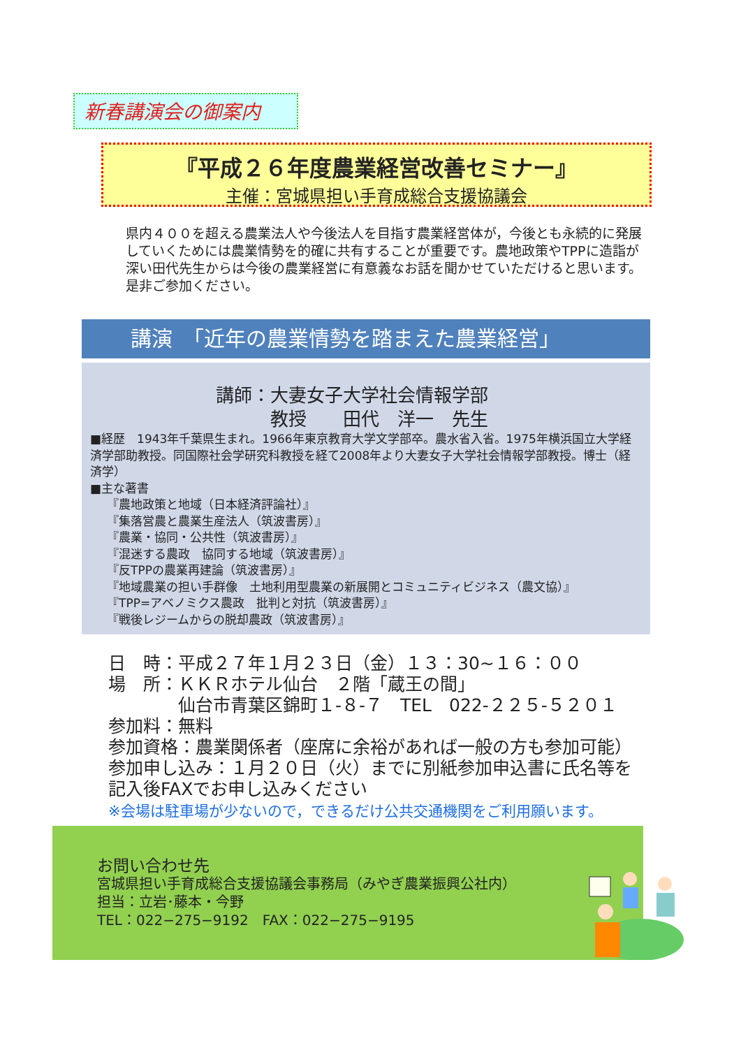新春講演会の御案内
『平成２６年度農業経営改善セミナー』
主催：宮城県担い手育成総合支援協議会
県内４００を超える農業法人や今後法人を目指す農業経営体が，今後とも永続的に発展していくためには農業情勢を的確に共有することが重要です。農地政策やTPPに造詣が深い田代先生からは今後の農業経営に有意義なお話を聞かせていただけると思います。是非ご参加ください。
講演　「近年の農業情勢を踏まえた農業経営」
講師：大妻女子大学社会情報学部
　　　教授　　田代　洋一　先生
■経歴　1943年千葉県生まれ。1966年東京教育大学文学部卒。農水省入省。1975年横浜国立大学経済学部助教授。同国際社会学研究科教授を経て2008年より大妻女子大学社会情報学部教授。博士（経済学）
■主な著書
『農地政策と地域（日本経済評論社）』
『集落営農と農業生産法人（筑波書房）』
『農業・協同・公共性（筑波書房）』
『混迷する農政　協同する地域（筑波書房）』
『反TPPの農業再建論（筑波書房）』
『地域農業の担い手群像　土地利用型農業の新展開とコミュニティビジネス（農文協）』
『TPP=アベノミクス農政　批判と対抗（筑波書房）』
『戦後レジームからの脱却農政（筑波書房）』
日　時：平成２７年１月２３日（金）１３：30~１６：００
場　所：ＫＫＲホテル仙台　２階「蔵王の間」
　　　　仙台市青葉区錦町１-８-７　TEL　022-２２５-５２０１
参加料：無料
参加資格：農業関係者（座席に余裕があれば一般の方も参加可能）
参加申し込み：１月２０日（火）までに別紙参加申込書に氏名等を記入後FAXでお申し込みください
※会場は駐車場が少ないので，できるだけ公共交通機関をご利用願います。
お問い合わせ先
宮城県担い手育成総合支援協議会事務局（みやぎ農業振興公社内）
担当：立岩･藤本・今野
TEL：022−275−9192　FAX：022−275−9195